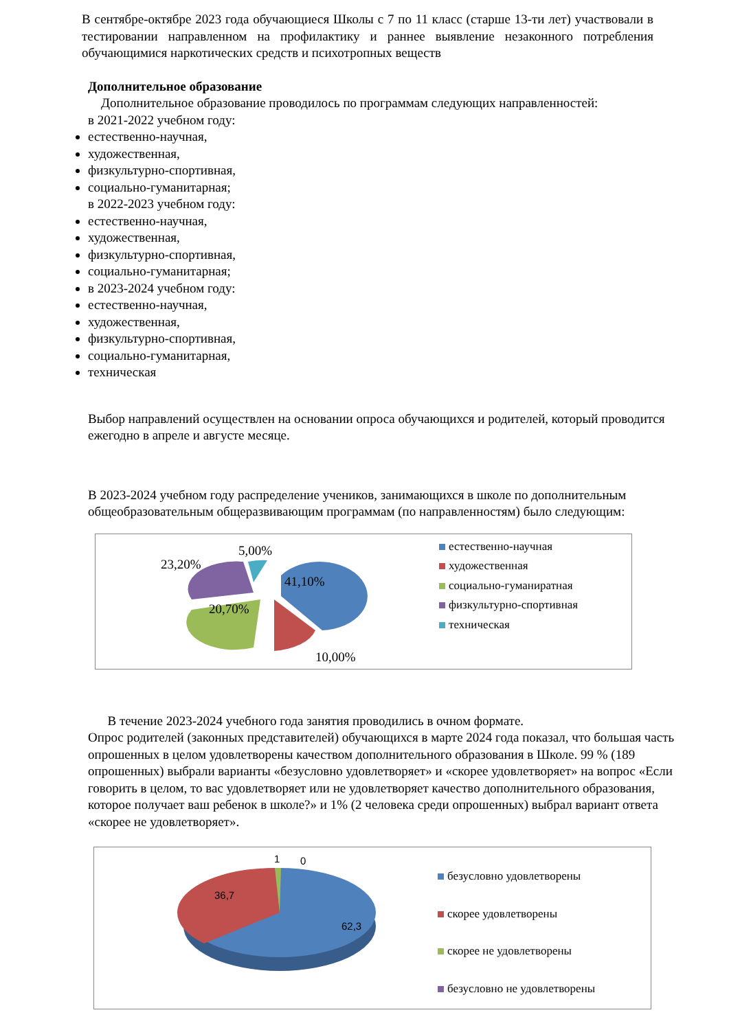В сентябре-октябре 2023 года обучающиеся Школы с 7 по 11 класс (старше 13-ти лет) участвовали в тестировании направленном на профилактику и раннее выявление незаконного потребления обучающимися наркотических средств и психотропных веществ
Дополнительное образование
Дополнительное образование проводилось по программам следующих направленностей:
в 2021-2022 учебном году:
естественно-научная,
художественная,
физкультурно-спортивная,
социально-гуманитарная;
в 2022-2023 учебном году:
естественно-научная,
художественная,
физкультурно-спортивная,
социально-гуманитарная;
в 2023-2024 учебном году:
естественно-научная,
художественная,
физкультурно-спортивная,
социально-гуманитарная,
техническая
Выбор направлений осуществлен на основании опроса обучающихся и родителей, который проводится ежегодно в апреле и августе месяце.
В 2023-2024 учебном году распределение учеников, занимающихся в школе по дополнительным общеобразовательным общеразвивающим программам (по направленностям) было следующим:
5,00%
23,20%
41,10%
20,70%
10,00%
естественно-научная
художественная
социально-гуманиратная
физкультурно-спортивная
техническая
В течение 2023-2024 учебного года занятия проводились в очном формате.
Опрос родителей (законных представителей) обучающихся в марте 2024 года показал, что большая часть опрошенных в целом удовлетворены качеством дополнительного образования в Школе. 99 % (189 опрошенных) выбрали варианты «безусловно удовлетворяет» и «скорее удовлетворяет» на вопрос «Если говорить в целом, то вас удовлетворяет или не удовлетворяет качество дополнительного образования, которое получает ваш ребенок в школе?» и 1% (2 человека среди опрошенных) выбрал вариант ответа «скорее не удовлетворяет».
36,7
62,3
1
0
безусловно удовлетворены
скорее удовлетворены
скорее не удовлетворены
безусловно не удовлетворены